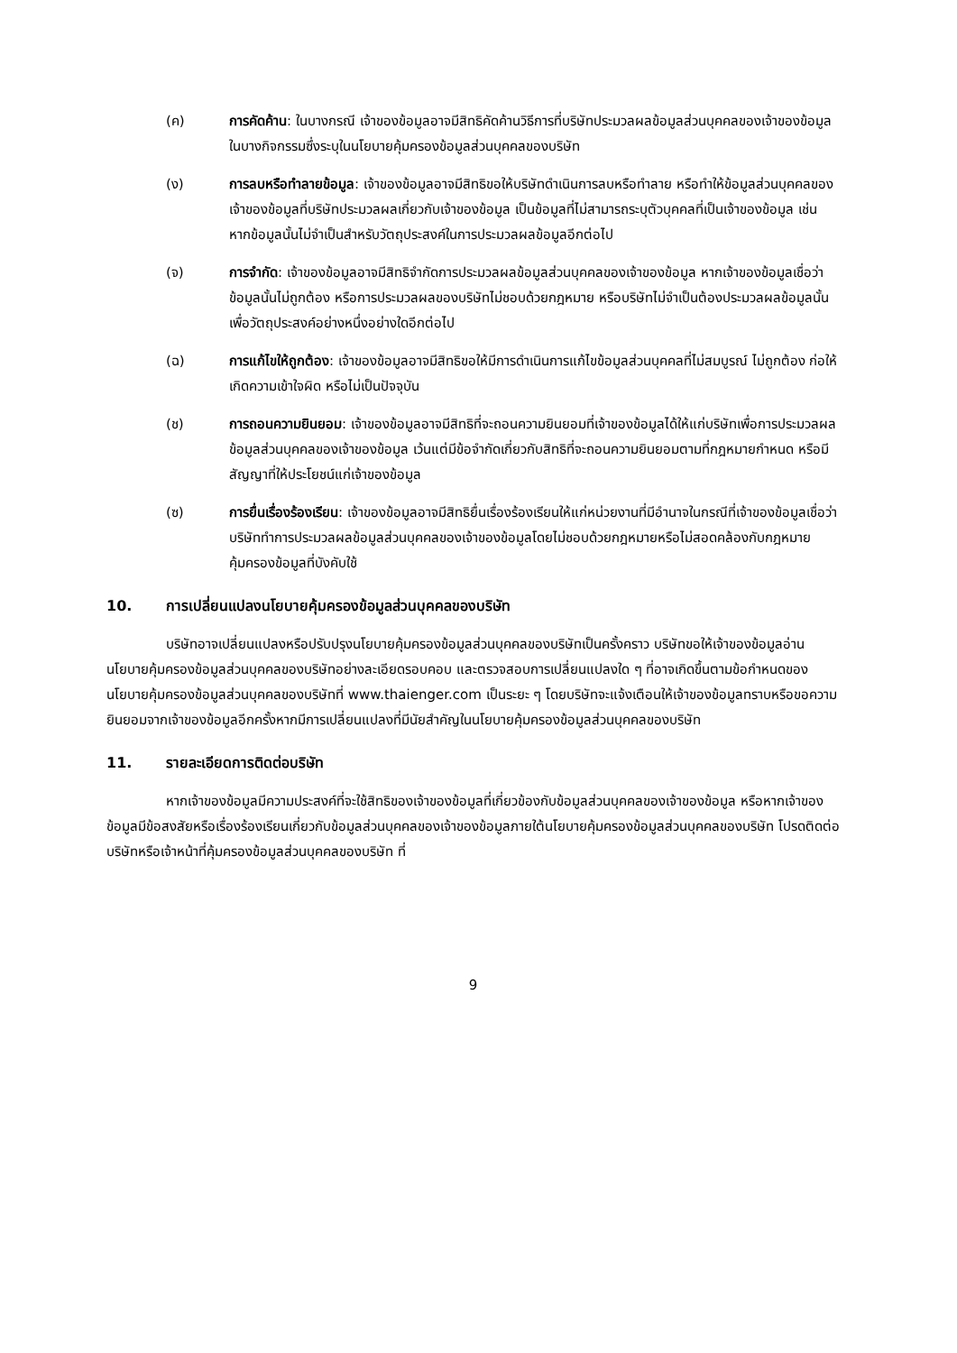(ค) การคัดค้าน: ในบางกรณี เจ้าของข้อมูลอาจมีสิทธิคัดค้านวิธีการที่บริษัทประมวลผลข้อมูลส่วนบุคคลของเจ้าของข้อมูลในบางกิจกรรมซึ่งระบุในนโยบายคุ้มครองข้อมูลส่วนบุคคลของบริษัท
(ง) การลบหรือทำลายข้อมูล: เจ้าของข้อมูลอาจมีสิทธิขอให้บริษัทดำเนินการลบหรือทำลาย หรือทำให้ข้อมูลส่วนบุคคลของเจ้าของข้อมูลที่บริษัทประมวลผลเกี่ยวกับเจ้าของข้อมูล เป็นข้อมูลที่ไม่สามารถระบุตัวบุคคลที่เป็นเจ้าของข้อมูล เช่น หากข้อมูลนั้นไม่จำเป็นสำหรับวัตถุประสงค์ในการประมวลผลข้อมูลอีกต่อไป
(จ) การจำกัด: เจ้าของข้อมูลอาจมีสิทธิจำกัดการประมวลผลข้อมูลส่วนบุคคลของเจ้าของข้อมูล หากเจ้าของข้อมูลเชื่อว่าข้อมูลนั้นไม่ถูกต้อง หรือการประมวลผลของบริษัทไม่ชอบด้วยกฎหมาย หรือบริษัทไม่จำเป็นต้องประมวลผลข้อมูลนั้นเพื่อวัตถุประสงค์อย่างหนึ่งอย่างใดอีกต่อไป
(ฉ) การแก้ไขให้ถูกต้อง: เจ้าของข้อมูลอาจมีสิทธิขอให้มีการดำเนินการแก้ไขข้อมูลส่วนบุคคลที่ไม่สมบูรณ์ ไม่ถูกต้อง ก่อให้เกิดความเข้าใจผิด หรือไม่เป็นปัจจุบัน
(ช) การถอนความยินยอม: เจ้าของข้อมูลอาจมีสิทธิที่จะถอนความยินยอมที่เจ้าของข้อมูลได้ให้แก่บริษัทเพื่อการประมวลผลข้อมูลส่วนบุคคลของเจ้าของข้อมูล เว้นแต่มีข้อจำกัดเกี่ยวกับสิทธิที่จะถอนความยินยอมตามที่กฎหมายกำหนด หรือมีสัญญาที่ให้ประโยชน์แก่เจ้าของข้อมูล
(ซ) การยื่นเรื่องร้องเรียน: เจ้าของข้อมูลอาจมีสิทธิยื่นเรื่องร้องเรียนให้แก่หน่วยงานที่มีอำนาจในกรณีที่เจ้าของข้อมูลเชื่อว่าบริษัททำการประมวลผลข้อมูลส่วนบุคคลของเจ้าของข้อมูลโดยไม่ชอบด้วยกฎหมายหรือไม่สอดคล้องกับกฎหมายคุ้มครองข้อมูลที่บังคับใช้
10. การเปลี่ยนแปลงนโยบายคุ้มครองข้อมูลส่วนบุคคลของบริษัท
บริษัทอาจเปลี่ยนแปลงหรือปรับปรุงนโยบายคุ้มครองข้อมูลส่วนบุคคลของบริษัทเป็นครั้งคราว บริษัทขอให้เจ้าของข้อมูลอ่านนโยบายคุ้มครองข้อมูลส่วนบุคคลของบริษัทอย่างละเอียดรอบคอบ และตรวจสอบการเปลี่ยนแปลงใด ๆ ที่อาจเกิดขึ้นตามข้อกำหนดของนโยบายคุ้มครองข้อมูลส่วนบุคคลของบริษัทที่ www.thaienger.com เป็นระยะ ๆ โดยบริษัทจะแจ้งเตือนให้เจ้าของข้อมูลทราบหรือขอความยินยอมจากเจ้าของข้อมูลอีกครั้งหากมีการเปลี่ยนแปลงที่มีนัยสำคัญในนโยบายคุ้มครองข้อมูลส่วนบุคคลของบริษัท
11. รายละเอียดการติดต่อบริษัท
หากเจ้าของข้อมูลมีความประสงค์ที่จะใช้สิทธิของเจ้าของข้อมูลที่เกี่ยวข้องกับข้อมูลส่วนบุคคลของเจ้าของข้อมูล หรือหากเจ้าของข้อมูลมีข้อสงสัยหรือเรื่องร้องเรียนเกี่ยวกับข้อมูลส่วนบุคคลของเจ้าของข้อมูลภายใต้นโยบายคุ้มครองข้อมูลส่วนบุคคลของบริษัท โปรดติดต่อบริษัทหรือเจ้าหน้าที่คุ้มครองข้อมูลส่วนบุคคลของบริษัท ที่
9